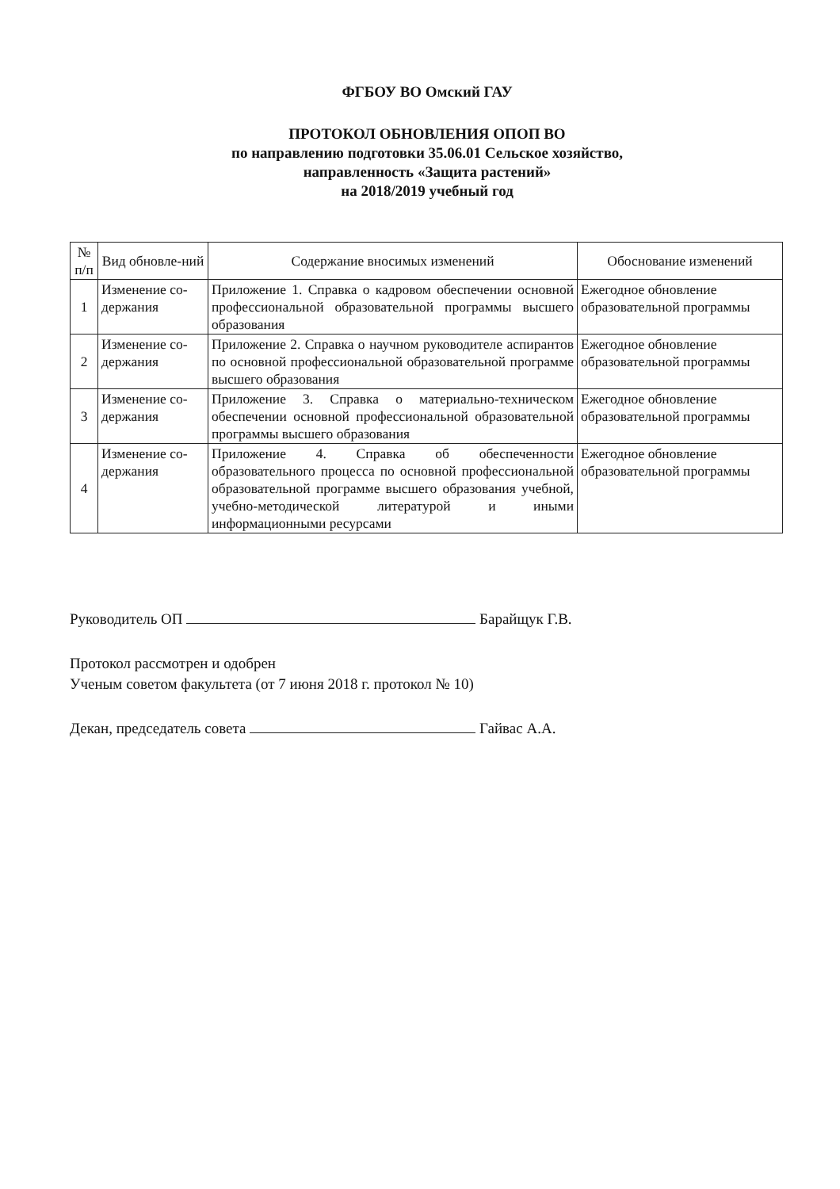ФГБОУ ВО Омский ГАУ
ПРОТОКОЛ ОБНОВЛЕНИЯ ОПОП ВО
по направлению подготовки 35.06.01 Сельское хозяйство,
направленность «Защита растений»
на 2018/2019 учебный год
| № п/п | Вид обновле-ний | Содержание вносимых изменений | Обоснование изменений |
| --- | --- | --- | --- |
| 1 | Изменение со-держания | Приложение 1. Справка о кадровом обеспечении основной профессиональной образовательной программы высшего образования | Ежегодное обновление образовательной программы |
| 2 | Изменение со-держания | Приложение 2. Справка о научном руководителе аспирантов по основной профессиональной образовательной программе высшего образования | Ежегодное обновление образовательной программы |
| 3 | Изменение со-держания | Приложение 3. Справка о материально-техническом обеспечении основной профессиональной образовательной программы высшего образования | Ежегодное обновление образовательной программы |
| 4 | Изменение со-держания | Приложение 4. Справка об обеспеченности образовательного процесса по основной профессиональной образовательной программе высшего образования учебной, учебно-методической литературой и иными информационными ресурсами | Ежегодное обновление образовательной программы |
Руководитель ОП Барайщук Г.В.
Протокол рассмотрен и одобрен
Ученым советом факультета (от 7 июня 2018 г. протокол № 10)
Декан, председатель совета Гайвас А.А.